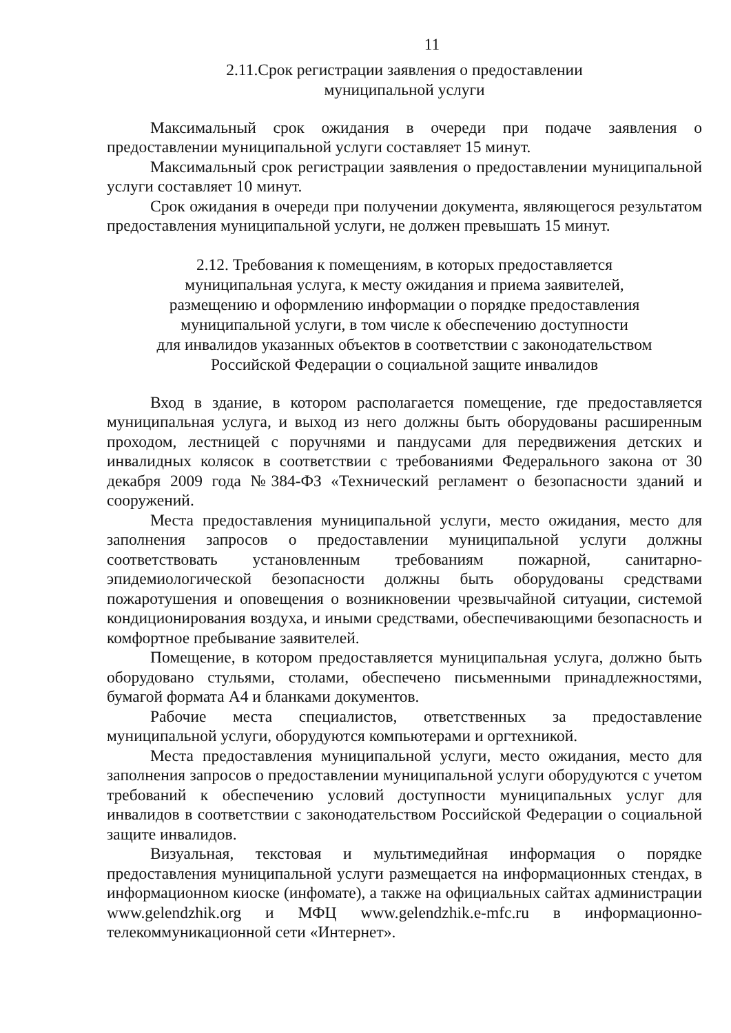11
2.11.Срок регистрации заявления о предоставлении
муниципальной услуги
Максимальный срок ожидания в очереди при подаче заявления о предоставлении муниципальной услуги составляет 15 минут.
Максимальный срок регистрации заявления о предоставлении муниципальной услуги составляет 10 минут.
Срок ожидания в очереди при получении документа, являющегося результатом предоставления муниципальной услуги, не должен превышать 15 минут.
2.12. Требования к помещениям, в которых предоставляется
муниципальная услуга, к месту ожидания и приема заявителей,
размещению и оформлению информации о порядке предоставления
муниципальной услуги, в том числе к обеспечению доступности
для инвалидов указанных объектов в соответствии с законодательством
Российской Федерации о социальной защите инвалидов
Вход в здание, в котором располагается помещение, где предоставляется муниципальная услуга, и выход из него должны быть оборудованы расширенным проходом, лестницей с поручнями и пандусами для передвижения детских и инвалидных колясок в соответствии с требованиями Федерального закона от 30 декабря 2009 года №384-ФЗ «Технический регламент о безопасности зданий и сооружений.
Места предоставления муниципальной услуги, место ожидания, место для заполнения запросов о предоставлении муниципальной услуги должны соответствовать установленным требованиям пожарной, санитарно-эпидемиологической безопасности должны быть оборудованы средствами пожаротушения и оповещения о возникновении чрезвычайной ситуации, системой кондиционирования воздуха, и иными средствами, обеспечивающими безопасность и комфортное пребывание заявителей.
Помещение, в котором предоставляется муниципальная услуга, должно быть оборудовано стульями, столами, обеспечено письменными принадлежностями, бумагой формата А4 и бланками документов.
Рабочие места специалистов, ответственных за предоставление муниципальной услуги, оборудуются компьютерами и оргтехникой.
Места предоставления муниципальной услуги, место ожидания, место для заполнения запросов о предоставлении муниципальной услуги оборудуются с учетом требований к обеспечению условий доступности муниципальных услуг для инвалидов в соответствии с законодательством Российской Федерации о социальной защите инвалидов.
Визуальная, текстовая и мультимедийная информация о порядке предоставления муниципальной услуги размещается на информационных стендах, в информационном киоске (инфомате), а также на официальных сайтах администрации www.gelendzhik.org и МФЦ www.gelendzhik.e-mfc.ru в информационно-телекоммуникационной сети «Интернет».